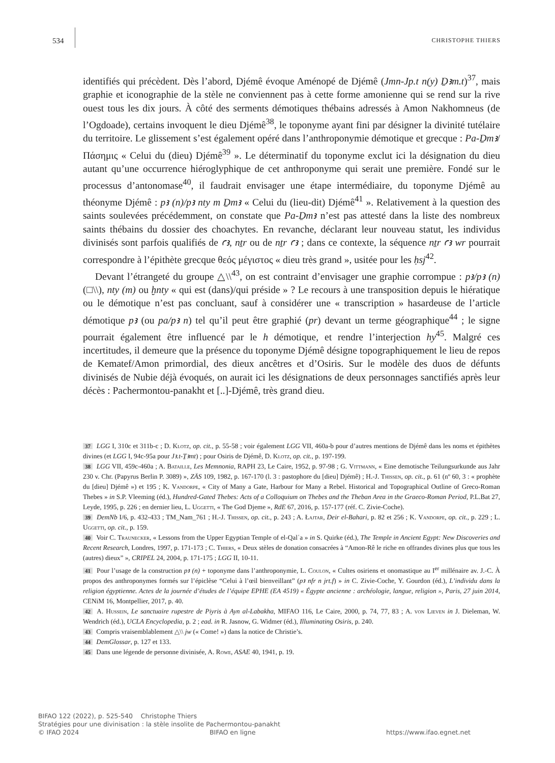534 CHRISTOPHE THIERS
identifiés qui précèdent. Dès l’abord, Djémê évoque Aménopé de Djémê (Jmn-Jp.t n(y) Ḏꜣm.t)<sup>37</sup>, mais graphie et iconographie de la stèle ne conviennent pas à cette forme amonienne qui se rend sur la rive ouest tous les dix jours. À côté des serments démotiques thébains adressés à Amon Nakhomneus (de l’Ogdoade), certains invoquent le dieu Djémê<sup>38</sup>, le toponyme ayant fini par désigner la divinité tutélaire du territoire. Le glissement s’est également opéré dans l’anthroponymie démotique et grecque : Pa-Ḏmꜣ/Πάσημις « Celui du (dieu) Djémê<sup>39</sup> ». Le déterminatif du toponyme exclut ici la désignation du dieu autant qu’une occurrence hiérogly­phique de cet anthroponyme qui serait une première. Fondé sur le processus d’antonomase<sup>40</sup>, il faudrait envisager une étape intermédiaire, du toponyme Djémê au théonyme Djémê : pꜣ (n)/pꜣ nty m Ḏmꜣ « Celui du (lieu-dit) Djémê<sup>41</sup> ». Relativement à la question des saints soulevées précédemment, on constate que Pa-Ḏmꜣ n’est pas attesté dans la liste des nombreux saints thébains du dossier des choachytes. En revanche, déclarant leur nouveau statut, les individus divinisés sont parfois qualifiés de ꜥꜣ, nṯr ou de nṯr ꜥꜣ ; dans ce contexte, la séquence nṯr ꜥꜣ wr pourrait correspondre à l’épithète grecque θεός μέγιστος « dieu très grand », usitée pour les ḥsj<sup>42</sup>.
Devant l’étrangeté du groupe △\\<sup>43</sup>, on est contraint d’envisager une graphie corrompue : pꜣ/pꜣ (n) (□\\), nty (m) ou ḫnty « qui est (dans)/qui préside » ? Le recours à une transposition depuis le hiératique ou le démotique n’est pas concluant, sauf à considérer une « transcription » hasardeuse de l’article démotique pꜣ (ou pa/pꜣ n) tel qu’il peut être graphié (pr) devant un terme géographique<sup>44</sup> ; le signe pourrait également être influencé par le h démotique, et rendre l’interjection hy<sup>45</sup>. Malgré ces incertitudes, il demeure que la présence du toponyme Djémê désigne topographiquement le lieu de repos de Kematef/Amon primordial, des dieux ancêtres et d’Osiris. Sur le modèle des duos de défunts divinisés de Nubie déjà évoqués, on aurait ici les désignations de deux personnages sanctifiés après leur décès : Pachermontou-panakht et [..]-Djémê, très grand dieu.
37 LGG I, 310c et 311b-c ; D. Klotz, op. cit., p. 55-58 ; voir également LGG VII, 460a-b pour d’autres mentions de Djémê dans les noms et épithètes divines (et LGG I, 94c-95a pour Jꜣ.t-Ṯꜣmt) ; pour Osiris de Djémê, D. Klotz, op. cit., p. 197-199.
38 LGG VII, 459c-460a ; A. Bataille, Les Memnonia, RAPH 23, Le Caire, 1952, p. 97-98 ; G. Vittmann, « Eine demotische Teilungsurkunde aus Jahr 230 v. Chr. (Papyrus Berlin P. 3089) », ZÄS 109, 1982, p. 167-170 (l. 3 : pastophore du [dieu] Djémê) ; H.-J. Thissen, op. cit., p. 61 (nº 60, 3 : « prophète du [dieu] Djémê ») et 195 ; K. Vandorpe, « City of Many a Gate, Harbour for Many a Rebel. Historical and Topographical Outline of Greco-Roman Thebes » in S.P. Vleeming (éd.), Hundred-Gated Thebes: Acts of a Colloquium on Thebes and the Theban Area in the Graeco-Roman Period, P.L.Bat 27, Leyde, 1995, p. 226 ; en dernier lieu, L. Uggetti, « The God Djeme », RdE 67, 2016, p. 157-177 (réf. C. Zivie-Coche).
39 DemNb I/6, p. 432-433 ; TM_Nam_761 ; H.-J. Thissen, op. cit., p. 243 ; A. Łajtar, Deir el-Bahari, p. 82 et 256 ; K. Vandorpe, op. cit., p. 229 ; L. Uggetti, op. cit., p. 159.
40 Voir C. Traunecker, « Lessons from the Upper Egyptian Temple of el-Qalʿa » in S. Quirke (éd.), The Temple in Ancient Egypt: New Discoveries and Recent Research, Londres, 1997, p. 171-173 ; C. Thiers, « Deux stèles de donation consacrées à “Amon-Rê le riche en offrandes divines plus que tous les (autres) dieux” », CRIPEL 24, 2004, p. 171-175 ; LGG II, 10-11.
41 Pour l’usage de la construction pꜣ (n) + toponyme dans l’anthroponymie, L. Coulon, « Cultes osiriens et onomastique au I<sup>er</sup> millénaire av. J.-C. À propos des anthroponymes formés sur l’épiclèse “Celui à l’œil bienveillant” (pꜣ nfr n jrt.f) » in C. Zivie-Coche, Y. Gourdon (éd.), L’individu dans la religion égyptienne. Actes de la journée d’études de l’équipe EPHE (EA 4519) « Égypte ancienne : archéologie, langue, religion », Paris, 27 juin 2014, CENiM 16, Montpellier, 2017, p. 40.
42 A. Hussein, Le sanctuaire rupestre de Piyris à Ayn al-Labakha, MIFAO 116, Le Caire, 2000, p. 74, 77, 83 ; A. von Lieven in J. Dieleman, W. Wendrich (éd.), UCLA Encyclopedia, p. 2 ; ead. in R. Jasnow, G. Widmer (éd.), Illuminating Osiris, p. 240.
43 Compris vraisemblablement △\\ jw (« Come! ») dans la notice de Christie’s.
44 DemGlossar, p. 127 et 133.
45 Dans une légende de personne divinisée, A. Rowe, ASAE 40, 1941, p. 19.
BIFAO 122 (2022), p. 525-540 Christophe Thiers
Stratégies pour une divinisation : la stèle insolite de Pachermontou-panakht
© IFAO 2024 BIFAO en ligne https://www.ifao.egnet.net